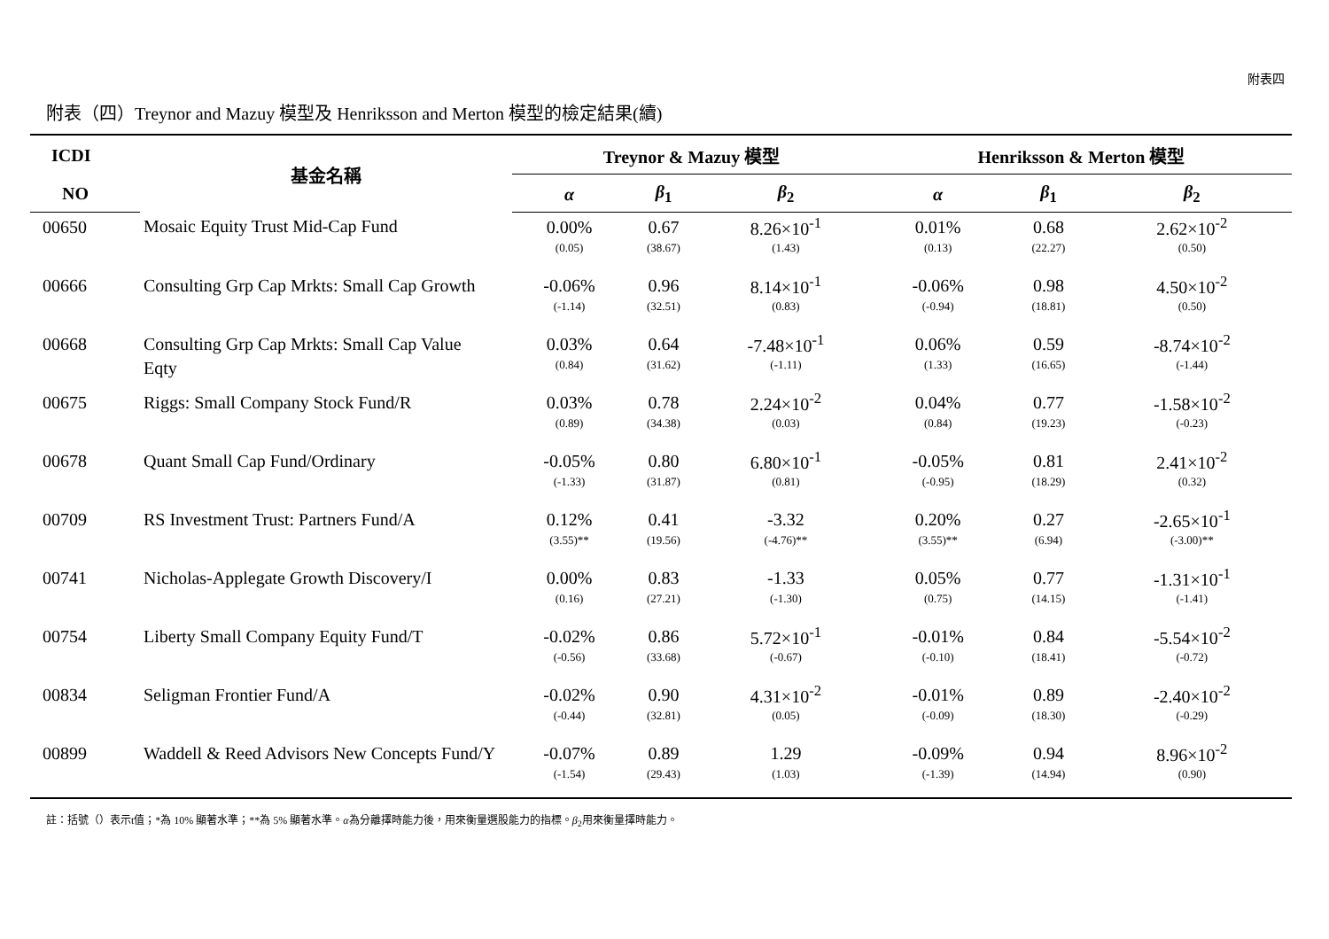附表四
附表（四）Treynor and Mazuy 模型及 Henriksson and Merton 模型的檢定結果(續)
| ICDI | 基金名稱 | Treynor & Mazuy 模型 | | | Henriksson & Merton 模型 | | |
| --- | --- | --- | --- | --- | --- | --- | --- |
| NO | | α | β<sub>1</sub> | β<sub>2</sub> | α | β<sub>1</sub> | β<sub>2</sub> |
| 00650 | Mosaic Equity Trust Mid-Cap Fund | 0.00% | 0.67 | 8.26×10<sup>-1</sup> | 0.01% | 0.68 | 2.62×10<sup>-2</sup> |
| | | (0.05) | (38.67) | (1.43) | (0.13) | (22.27) | (0.50) |
| 00666 | Consulting Grp Cap Mrkts: Small Cap Growth | -0.06% | 0.96 | 8.14×10<sup>-1</sup> | -0.06% | 0.98 | 4.50×10<sup>-2</sup> |
| | | (-1.14) | (32.51) | (0.83) | (-0.94) | (18.81) | (0.50) |
| 00668 | Consulting Grp Cap Mrkts: Small Cap Value | 0.03% | 0.64 | -7.48×10<sup>-1</sup> | 0.06% | 0.59 | -8.74×10<sup>-2</sup> |
| | Eqty | (0.84) | (31.62) | (-1.11) | (1.33) | (16.65) | (-1.44) |
| 00675 | Riggs: Small Company Stock Fund/R | 0.03% | 0.78 | 2.24×10<sup>-2</sup> | 0.04% | 0.77 | -1.58×10<sup>-2</sup> |
| | | (0.89) | (34.38) | (0.03) | (0.84) | (19.23) | (-0.23) |
| 00678 | Quant Small Cap Fund/Ordinary | -0.05% | 0.80 | 6.80×10<sup>-1</sup> | -0.05% | 0.81 | 2.41×10<sup>-2</sup> |
| | | (-1.33) | (31.87) | (0.81) | (-0.95) | (18.29) | (0.32) |
| 00709 | RS Investment Trust: Partners Fund/A | 0.12% | 0.41 | -3.32 | 0.20% | 0.27 | -2.65×10<sup>-1</sup> |
| | | (3.55)** | (19.56) | (-4.76)** | (3.55)** | (6.94) | (-3.00)** |
| 00741 | Nicholas-Applegate Growth Discovery/I | 0.00% | 0.83 | -1.33 | 0.05% | 0.77 | -1.31×10<sup>-1</sup> |
| | | (0.16) | (27.21) | (-1.30) | (0.75) | (14.15) | (-1.41) |
| 00754 | Liberty Small Company Equity Fund/T | -0.02% | 0.86 | 5.72×10<sup>-1</sup> | -0.01% | 0.84 | -5.54×10<sup>-2</sup> |
| | | (-0.56) | (33.68) | (-0.67) | (-0.10) | (18.41) | (-0.72) |
| 00834 | Seligman Frontier Fund/A | -0.02% | 0.90 | 4.31×10<sup>-2</sup> | -0.01% | 0.89 | -2.40×10<sup>-2</sup> |
| | | (-0.44) | (32.81) | (0.05) | (-0.09) | (18.30) | (-0.29) |
| 00899 | Waddell & Reed Advisors New Concepts Fund/Y | -0.07% | 0.89 | 1.29 | -0.09% | 0.94 | 8.96×10<sup>-2</sup> |
| | | (-1.54) | (29.43) | (1.03) | (-1.39) | (14.94) | (0.90) |
註：括號（）表示t值；*為 10% 顯著水準；**為 5% 顯著水準。α為分離擇時能力後，用來衡量選股能力的指標。β<sub>2</sub>用來衡量擇時能力。